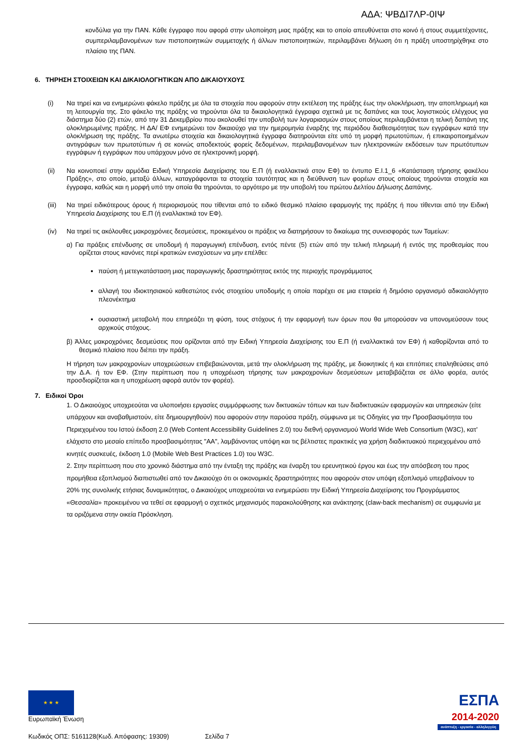ΑΔΑ: ΨΒΔΙ7ΛΡ-0ΙΨ
κονδύλια για την ΠΑΝ. Κάθε έγγραφο που αφορά στην υλοποίηση μιας πράξης και το οποίο απευθύνεται στο κοινό ή στους συμμετέχοντες, συμπεριλαμβανομένων των πιστοποιητικών συμμετοχής ή άλλων πιστοποιητικών, περιλαμβάνει δήλωση ότι η πράξη υποστηρίχθηκε στο πλαίσιο της ΠΑΝ.
6. ΤΗΡΗΣΗ ΣΤΟΙΧΕΙΩΝ ΚΑΙ ΔΙΚΑΙΟΛΟΓΗΤΙΚΩΝ ΑΠΟ ΔΙΚΑΙΟΥΧΟΥΣ
(i) Να τηρεί και να ενημερώνει φάκελο πράξης με όλα τα στοιχεία που αφορούν στην εκτέλεση της πράξης έως την ολοκλήρωση, την αποπληρωμή και τη λειτουργία της. Στο φάκελο της πράξης να τηρούνται όλα τα δικαιολογητικά έγγραφα σχετικά με τις δαπάνες και τους λογιστικούς ελέγχους για διάστημα δύο (2) ετών, από την 31 Δεκεμβρίου που ακολουθεί την υποβολή των λογαριασμών στους οποίους περιλαμβάνεται η τελική δαπάνη της ολοκληρωμένης πράξης. Η ΔΑ/ ΕΦ ενημερώνει τον δικαιούχο για την ημερομηνία έναρξης της περιόδου διαθεσιμότητας των εγγράφων κατά την ολοκλήρωση της πράξης. Τα ανωτέρω στοιχεία και δικαιολογητικά έγγραφα διατηρούνται είτε υπό τη μορφή πρωτοτύπων, ή επικαιροποιημένων αντιγράφων των πρωτοτύπων ή σε κοινώς αποδεκτούς φορείς δεδομένων, περιλαμβανομένων των ηλεκτρονικών εκδόσεων των πρωτότυπων εγγράφων ή εγγράφων που υπάρχουν μόνο σε ηλεκτρονική μορφή.
(ii) Να κοινοποιεί στην αρμόδια Ειδική Υπηρεσία Διαχείρισης του Ε.Π (ή εναλλακτικά στον ΕΦ) το έντυπο Ε.Ι.1_6 «Κατάσταση τήρησης φακέλου Πράξης», στο οποίο, μεταξύ άλλων, καταγράφονται τα στοιχεία ταυτότητας και η διεύθυνση των φορέων στους οποίους τηρούνται στοιχεία και έγγραφα, καθώς και η μορφή υπό την οποία θα τηρούνται, το αργότερο με την υποβολή του πρώτου Δελτίου Δήλωσης Δαπάνης.
(iii) Να τηρεί ειδικότερους όρους ή περιορισμούς που τίθενται από το ειδικό θεσμικό πλαίσιο εφαρμογής της πράξης ή που τίθενται από την Ειδική Υπηρεσία Διαχείρισης του Ε.Π (ή εναλλακτικά τον ΕΦ).
(iv) Να τηρεί τις ακόλουθες μακροχρόνιες δεσμεύσεις, προκειμένου οι πράξεις να διατηρήσουν το δικαίωμα της συνεισφοράς των Ταμείων:
α) Για πράξεις επένδυσης σε υποδομή ή παραγωγική επένδυση, εντός πέντε (5) ετών από την τελική πληρωμή ή εντός της προθεσμίας που ορίζεται στους κανόνες περί κρατικών ενισχύσεων να μην επέλθει:
παύση ή μετεγκατάσταση μιας παραγωγικής δραστηριότητας εκτός της περιοχής προγράμματος
αλλαγή του ιδιοκτησιακού καθεστώτος ενός στοιχείου υποδομής η οποία παρέχει σε μια εταιρεία ή δημόσιο οργανισμό αδικαιολόγητο πλεονέκτημα
ουσιαστική μεταβολή που επηρεάζει τη φύση, τους στόχους ή την εφαρμογή των όρων που θα μπορούσαν να υπονομεύσουν τους αρχικούς στόχους.
β) Άλλες μακροχρόνιες δεσμεύσεις που ορίζονται από την Ειδική Υπηρεσία Διαχείρισης του Ε.Π (ή εναλλακτικά τον ΕΦ) ή καθορίζονται από το θεσμικό πλαίσιο που διέπει την πράξη.
Η τήρηση των μακροχρονίων υποχρεώσεων επιβεβαιώνονται, μετά την ολοκλήρωση της πράξης, με διοικητικές ή και επιτόπιες επαληθεύσεις από την Δ.Α. ή τον ΕΦ. (Στην περίπτωση που η υποχρέωση τήρησης των μακροχρονίων δεσμεύσεων μεταβιβάζεται σε άλλο φορέα, αυτός προσδιορίζεται και η υποχρέωση αφορά αυτόν τον φορέα).
7. Ειδικοί Όροι
1. Ο Δικαιούχος υποχρεούται να υλοποιήσει εργασίες συμμόρφωσης των δικτυακών τόπων και των διαδικτυακών εφαρμογών και υπηρεσιών (είτε υπάρχουν και αναβαθμιστούν, είτε δημιουργηθούν) που αφορούν στην παρούσα πράξη, σύμφωνα με τις Οδηγίες για την Προσβασιμότητα του Περιεχομένου του Ιστού έκδοση 2.0 (Web Content Accessibility Guidelines 2.0) του διεθνή οργανισμού World Wide Web Consortium (W3C), κατ' ελάχιστο στο μεσαίο επίπεδο προσβασιμότητας "ΑΑ", λαμβάνοντας υπόψη και τις βέλτιστες πρακτικές για χρήση διαδικτυακού περιεχομένου από κινητές συσκευές, έκδοση 1.0 (Mobile Web Best Practices 1.0) του W3C.
2. Στην περίπτωση που στο χρονικό διάστημα από την ένταξη της πράξης και έναρξη του ερευνητικού έργου και έως την απόσβεση του προς προμήθεια εξοπλισμού διαπιστωθεί από τον Δικαιούχο ότι οι οικονομικές δραστηριότητες που αφορούν στον υπόψη εξοπλισμό υπερβαίνουν το 20% της συνολικής ετήσιας δυναμικότητας, ο Δικαιούχος υποχρεούται να ενημερώσει την Ειδική Υπηρεσία Διαχείρισης του Προγράμματος «Θεσσαλία» προκειμένου να τεθεί σε εφαρμογή ο σχετικός μηχανισμός παρακολούθησης και ανάκτησης (claw-back mechanism) σε συμφωνία με τα οριζόμενα στην οικεία Πρόσκληση.
★ ★ ★
Ευρωπαϊκή Ένωση
ΕΣΠΑ
2014-2020
ανάπτυξη - εργασία - αλληλεγγύη
Κωδικός ΟΠΣ: 5161128(Κωδ. Απόφασης: 19309) Σελίδα 7